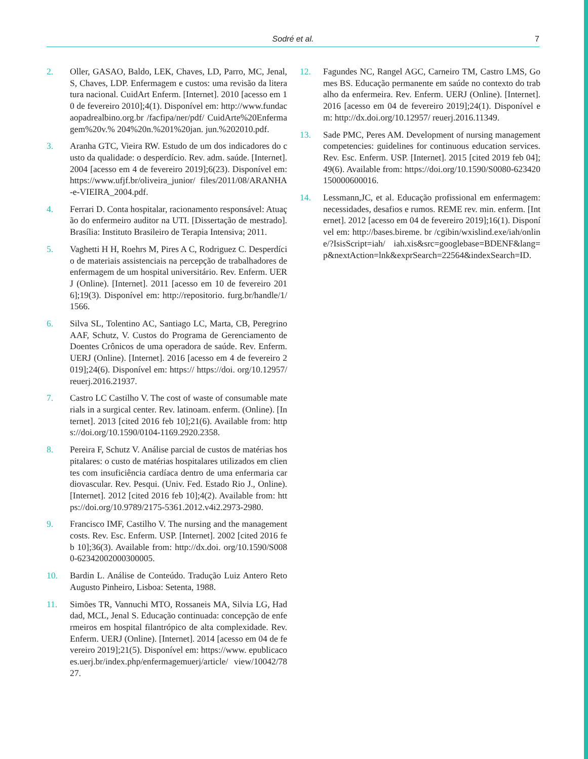Sodré et al. 7
2. Oller, GASAO, Baldo, LEK, Chaves, LD, Parro, MC, Jenal, S, Chaves, LDP. Enfermagem e custos: uma revisão da literatura nacional. CuidArt Enferm. [Internet]. 2010 [acesso em 10 de fevereiro 2010];4(1). Disponível em: http://www.fundacaopadrealbino.org.br /facfipa/ner/pdf/ CuidArte%20Enfermagem%20v.% 204%20n.%201%20jan. jun.%202010.pdf.
3. Aranha GTC, Vieira RW. Estudo de um dos indicadores do custo da qualidade: o desperdício. Rev. adm. saúde. [Internet]. 2004 [acesso em 4 de fevereiro 2019];6(23). Disponível em: https://www.ufjf.br/oliveira_junior/ files/2011/08/ARANHA-e-VIEIRA_2004.pdf.
4. Ferrari D. Conta hospitalar, racionamento responsável: Atuação do enfermeiro auditor na UTI. [Dissertação de mestrado]. Brasília: Instituto Brasileiro de Terapia Intensiva; 2011.
5. Vaghetti H H, Roehrs M, Pires A C, Rodriguez C. Desperdício de materiais assistenciais na percepção de trabalhadores de enfermagem de um hospital universitário. Rev. Enferm. UERJ (Online). [Internet]. 2011 [acesso em 10 de fevereiro 2016];19(3). Disponível em: http://repositorio. furg.br/handle/1/1566.
6. Silva SL, Tolentino AC, Santiago LC, Marta, CB, Peregrino AAF, Schutz, V. Custos do Programa de Gerenciamento de Doentes Crônicos de uma operadora de saúde. Rev. Enferm. UERJ (Online). [Internet]. 2016 [acesso em 4 de fevereiro 2019];24(6). Disponível em: https:// https://doi. org/10.12957/reuerj.2016.21937.
7. Castro LC Castilho V. The cost of waste of consumable materials in a surgical center. Rev. latinoam. enferm. (Online). [Internet]. 2013 [cited 2016 feb 10];21(6). Available from: https://doi.org/10.1590/0104-1169.2920.2358.
8. Pereira F, Schutz V. Análise parcial de custos de matérias hospitalares: o custo de matérias hospitalares utilizados em clientes com insuficiência cardíaca dentro de uma enfermaria cardiovascular. Rev. Pesqui. (Univ. Fed. Estado Rio J., Online). [Internet]. 2012 [cited 2016 feb 10];4(2). Available from: https://doi.org/10.9789/2175-5361.2012.v4i2.2973-2980.
9. Francisco IMF, Castilho V. The nursing and the management costs. Rev. Esc. Enferm. USP. [Internet]. 2002 [cited 2016 feb 10];36(3). Available from: http://dx.doi. org/10.1590/S0080-62342002000300005.
10. Bardin L. Análise de Conteúdo. Tradução Luiz Antero Reto Augusto Pinheiro, Lisboa: Setenta, 1988.
11. Simões TR, Vannuchi MTO, Rossaneis MA, Silvia LG, Haddad, MCL, Jenal S. Educação continuada: concepção de enfermeiros em hospital filantrópico de alta complexidade. Rev. Enferm. UERJ (Online). [Internet]. 2014 [acesso em 04 de fevereiro 2019];21(5). Disponível em: https://www. epublicacoes.uerj.br/index.php/enfermagemuerj/article/ view/10042/7827.
12. Fagundes NC, Rangel AGC, Carneiro TM, Castro LMS, Gomes BS. Educação permanente em saúde no contexto do trabalho da enfermeira. Rev. Enferm. UERJ (Online). [Internet]. 2016 [acesso em 04 de fevereiro 2019];24(1). Disponível em: http://dx.doi.org/10.12957/ reuerj.2016.11349.
13. Sade PMC, Peres AM. Development of nursing management competencies: guidelines for continuous education services. Rev. Esc. Enferm. USP. [Internet]. 2015 [cited 2019 feb 04];49(6). Available from: https://doi.org/10.1590/S0080-623420150000600016.
14. Lessmann,JC, et al. Educação profissional em enfermagem: necessidades, desafios e rumos. REME rev. min. enferm. [Internet]. 2012 [acesso em 04 de fevereiro 2019];16(1). Disponível em: http://bases.bireme. br /cgibin/wxislind.exe/iah/online/?IsisScript=iah/ iah.xis&src=googlebase=BDENF&lang= p&nextAction=lnk&exprSearch=22564&indexSearch=ID.